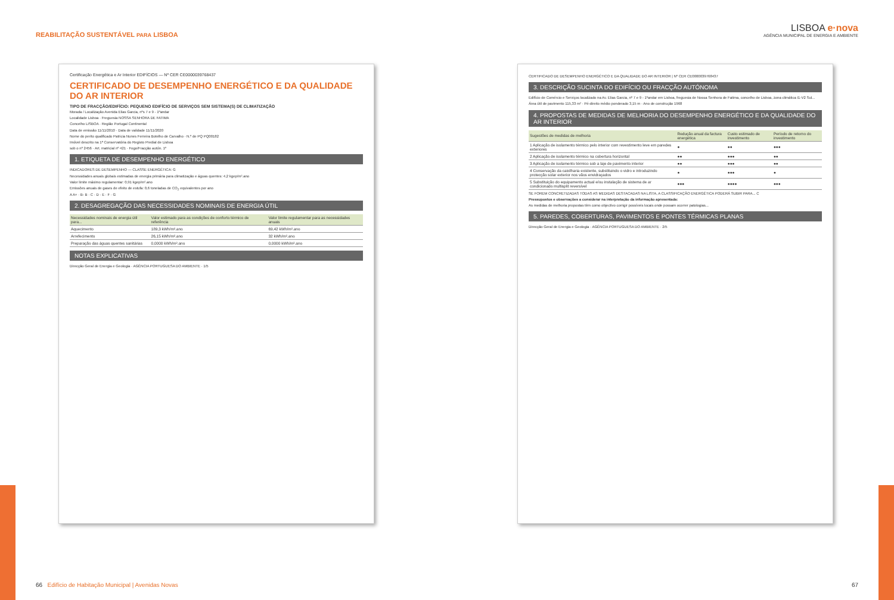REABILITAÇÃO SUSTENTÁVEL PARA LISBOA
LISBOA e·nova
AGÊNCIA MUNICIPAL DE ENERGIA E AMBIENTE
Certificação Energética e Ar Interior EDIFÍCIOS — Nº CER CE0000039768437
CERTIFICADO DE DESEMPENHO ENERGÉTICO E DA QUALIDADE DO AR INTERIOR
TIPO DE FRACÇÃO/EDIFÍCIO: PEQUENO EDIFÍCIO DE SERVIÇOS SEM SISTEMA(S) DE CLIMATIZAÇÃO
Morada / Localização Avenida Elias Garcia, nºs 7 e 9 - 1ºandar
Localidade Lisboa · Freguesia NOSSA SENHORA DE FATIMA
Concelho LISBOA · Região Portugal Continental
Data de emissão 11/11/2010 · Data de validade 11/11/2020
Nome do perito qualificado Patricia Nunes Ferreira Botelho de Carvalho · N.º de PQ PQ00182
Imóvel descrito na 1ª Conservatória do Registo Predial de Lisboa
sob o nº 2456 · Art. matricial nº 421 · Fogo/Fracção autón. 1º
1. ETIQUETA DE DESEMPENHO ENERGÉTICO
INDICADORES DE DESEMPENHO — CLASSE ENERGÉTICA: G
Necessidades anuais globais estimadas de energia primária para climatização e águas quentes: 4,2 kgep/m².ano
Valor limite máximo regulamentar: 0,91 kgep/m².ano
Emissões anuais de gases de efeito de estufa: 0,6 toneladas de CO<sub>2</sub> equivalentes por ano
A A+ · B- B · C · D · E · F · G
2. DESAGREGAÇÃO DAS NECESSIDADES NOMINAIS DE ENERGIA ÚTIL
| Necessidades nominais de energia útil para... | Valor estimado para as condições de conforto térmico de referência | Valor limite regulamentar para as necessidades anuais |
| --- | --- | --- |
| Aquecimento | 189,3 kWh/m².ano | 69,42 kWh/m².ano |
| Arrefecimento | 26,15 kWh/m².ano | 32 kWh/m².ano |
| Preparação das águas quentes sanitárias | 0,0000 kWh/m².ano | 0,0000 kWh/m².ano |
NOTAS EXPLICATIVAS
Direcção Geral de Energia e Geologia · AGÊNCIA PORTUGUESA DO AMBIENTE · 1/5
CERTIFICADO DE DESEMPENHO ENERGÉTICO E DA QUALIDADE DO AR INTERIOR | Nº CER CE0000039768437
3. DESCRIÇÃO SUCINTA DO EDIFÍCIO OU FRACÇÃO AUTÓNOMA
Edifício de Comércio e Serviços localizado na Av. Elias Garcia, nº 7 e 9 - 1ºandar em Lisboa, freguesia de Nossa Senhora de Fatima, concelho de Lisboa, zona climática I1-V2 Sul...
Área útil de pavimento 115,33 m² · Pé-direito médio ponderado 3,15 m · Ano de construção 1968
4. PROPOSTAS DE MEDIDAS DE MELHORIA DO DESEMPENHO ENERGÉTICO E DA QUALIDADE DO AR INTERIOR
| Sugestões de medidas de melhoria | Redução anual da factura energética | Custo estimado de investimento | Período de retorno do investimento |
| --- | --- | --- | --- |
| 1 Aplicação de isolamento térmico pelo interior com revestimento leve em paredes exteriores | ● | ●● | ●●● |
| 2 Aplicação de isolamento térmico na cobertura horizontal | ●● | ●●● | ●● |
| 3 Aplicação de isolamento térmico sob a laje de pavimento interior | ●● | ●●● | ●● |
| 4 Conservação da caixilharia existente, substituindo o vidro e introduzindo protecção solar exterior nos vãos envidraçados | ● | ●●● | ● |
| 5 Substituição do equipamento actual e/ou instalação de sistema de ar condicionado multisplit reversível | ●●● | ●●●● | ●●● |
SE FOREM CONCRETIZADAS TODAS AS MEDIDAS DESTACADAS NA LISTA, A CLASSIFICAÇÃO ENERGÉTICA PODERÁ SUBIR PARA... C
Pressupostos e observações a considerar na interpretação da informação apresentada:
As medidas de melhoria propostas têm como objectivo corrigir possíveis locais onde possam ocorrer patologias...
5. PAREDES, COBERTURAS, PAVIMENTOS E PONTES TÉRMICAS PLANAS
Direcção Geral de Energia e Geologia · AGÊNCIA PORTUGUESA DO AMBIENTE · 2/5
66 Edifício de Habitação Municipal | Avenidas Novas
67